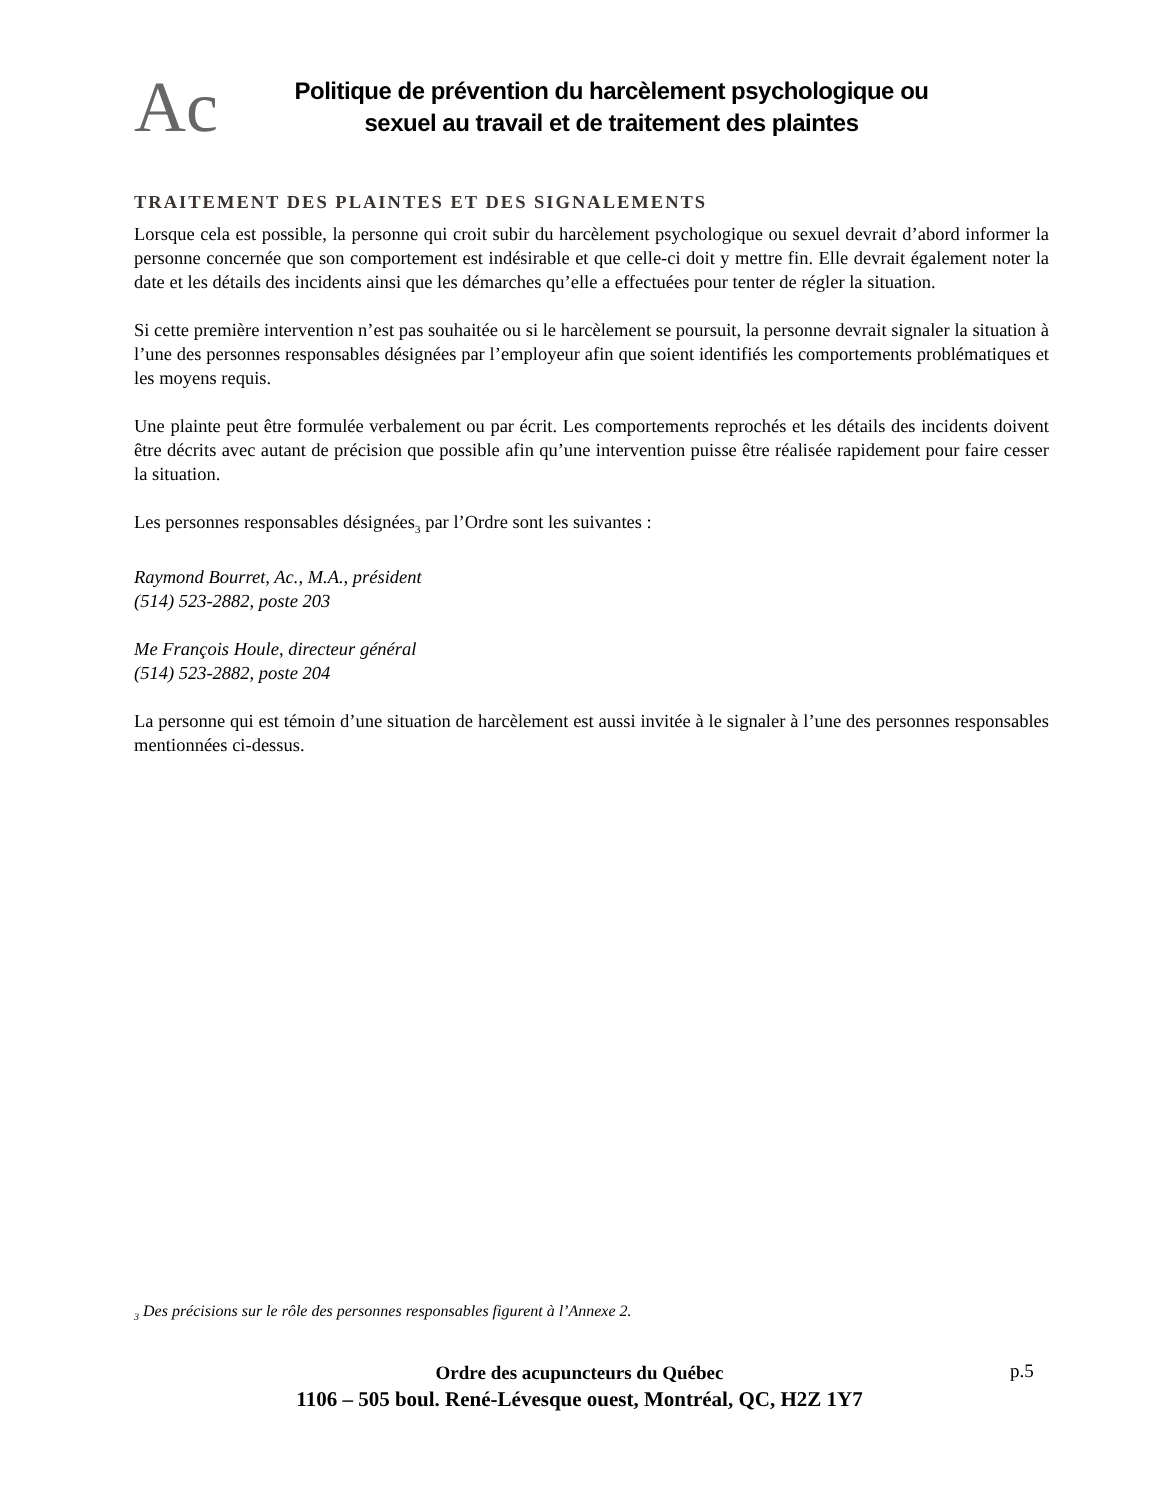Ac
Politique de prévention du harcèlement psychologique ou
sexuel au travail et de traitement des plaintes
TRAITEMENT DES PLAINTES ET DES SIGNALEMENTS
Lorsque cela est possible, la personne qui croit subir du harcèlement psychologique ou sexuel devrait d’abord informer la personne concernée que son comportement est indésirable et que celle-ci doit y mettre fin. Elle devrait également noter la date et les détails des incidents ainsi que les démarches qu’elle a effectuées pour tenter de régler la situation.
Si cette première intervention n’est pas souhaitée ou si le harcèlement se poursuit, la personne devrait signaler la situation à l’une des personnes responsables désignées par l’employeur afin que soient identifiés les comportements problématiques et les moyens requis.
Une plainte peut être formulée verbalement ou par écrit. Les comportements reprochés et les détails des incidents doivent être décrits avec autant de précision que possible afin qu’une intervention puisse être réalisée rapidement pour faire cesser la situation.
Les personnes responsables désignées<sub>3</sub> par l’Ordre sont les suivantes :
Raymond Bourret, Ac., M.A., président
(514) 523-2882, poste 203
Me François Houle, directeur général
(514) 523-2882, poste 204
La personne qui est témoin d’une situation de harcèlement est aussi invitée à le signaler à l’une des personnes responsables mentionnées ci-dessus.
<sub>3</sub> Des précisions sur le rôle des personnes responsables figurent à l’Annexe 2.
Ordre des acupuncteurs du Québec
1106 – 505 boul. René-Lévesque ouest, Montréal, QC, H2Z 1Y7
p.5